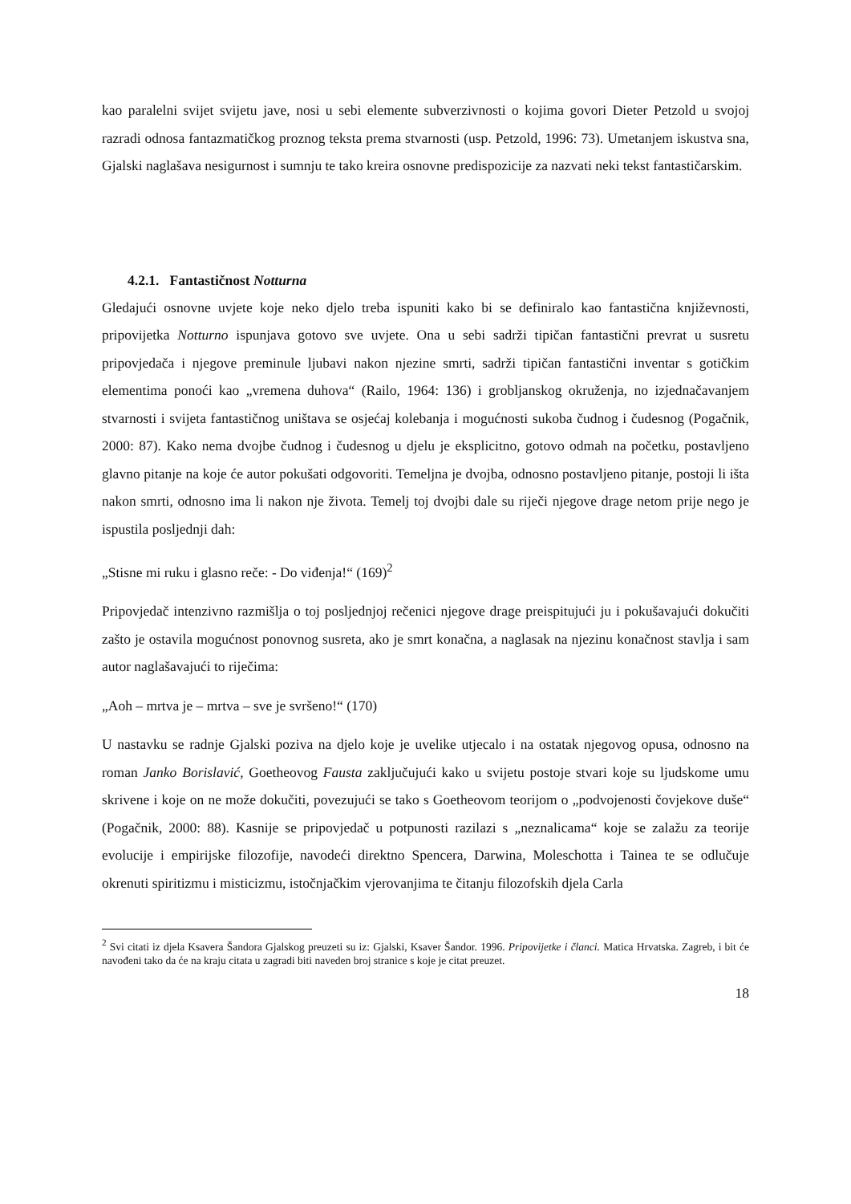kao paralelni svijet svijetu jave, nosi u sebi elemente subverzivnosti o kojima govori Dieter Petzold u svojoj razradi odnosa fantazmatičkog proznog teksta prema stvarnosti (usp. Petzold, 1996: 73). Umetanjem iskustva sna, Gjalski naglašava nesigurnost i sumnju te tako kreira osnovne predispozicije za nazvati neki tekst fantastičarskim.
4.2.1. Fantastičnost Notturna
Gledajući osnovne uvjete koje neko djelo treba ispuniti kako bi se definiralo kao fantastična književnosti, pripovijetka Notturno ispunjava gotovo sve uvjete. Ona u sebi sadrži tipičan fantastični prevrat u susretu pripovjedača i njegove preminule ljubavi nakon njezine smrti, sadrži tipičan fantastični inventar s gotičkim elementima ponoći kao „vremena duhova“ (Railo, 1964: 136) i grobljanskog okruženja, no izjednačavanjem stvarnosti i svijeta fantastičnog uništava se osjećaj kolebanja i mogućnosti sukoba čudnog i čudesnog (Pogačnik, 2000: 87). Kako nema dvojbe čudnog i čudesnog u djelu je eksplicitno, gotovo odmah na početku, postavljeno glavno pitanje na koje će autor pokušati odgovoriti. Temeljna je dvojba, odnosno postavljeno pitanje, postoji li išta nakon smrti, odnosno ima li nakon nje života. Temelj toj dvojbi dale su riječi njegove drage netom prije nego je ispustila posljednji dah:
„Stisne mi ruku i glasno reče: - Do viđenja!“ (169)<sup>2</sup>
Pripovjedač intenzivno razmišlja o toj posljednjoj rečenici njegove drage preispitujući ju i pokušavajući dokučiti zašto je ostavila mogućnost ponovnog susreta, ako je smrt konačna, a naglasak na njezinu konačnost stavlja i sam autor naglašavajući to riječima:
„Aoh – mrtva je – mrtva – sve je svršeno!“ (170)
U nastavku se radnje Gjalski poziva na djelo koje je uvelike utjecalo i na ostatak njegovog opusa, odnosno na roman Janko Borislavić, Goetheovog Fausta zaključujući kako u svijetu postoje stvari koje su ljudskome umu skrivene i koje on ne može dokučiti, povezujući se tako s Goetheovom teorijom o „podvojenosti čovjekove duše“ (Pogačnik, 2000: 88). Kasnije se pripovjedač u potpunosti razilazi s „neznalicama“ koje se zalažu za teorije evolucije i empirijske filozofije, navodeći direktno Spencera, Darwina, Moleschotta i Tainea te se odlučuje okrenuti spiritizmu i misticizmu, istočnjačkim vjerovanjima te čitanju filozofskih djela Carla
<sup>2</sup> Svi citati iz djela Ksavera Šandora Gjalskog preuzeti su iz: Gjalski, Ksaver Šandor. 1996. Pripovijetke i članci. Matica Hrvatska. Zagreb, i bit će navođeni tako da će na kraju citata u zagradi biti naveden broj stranice s koje je citat preuzet.
18